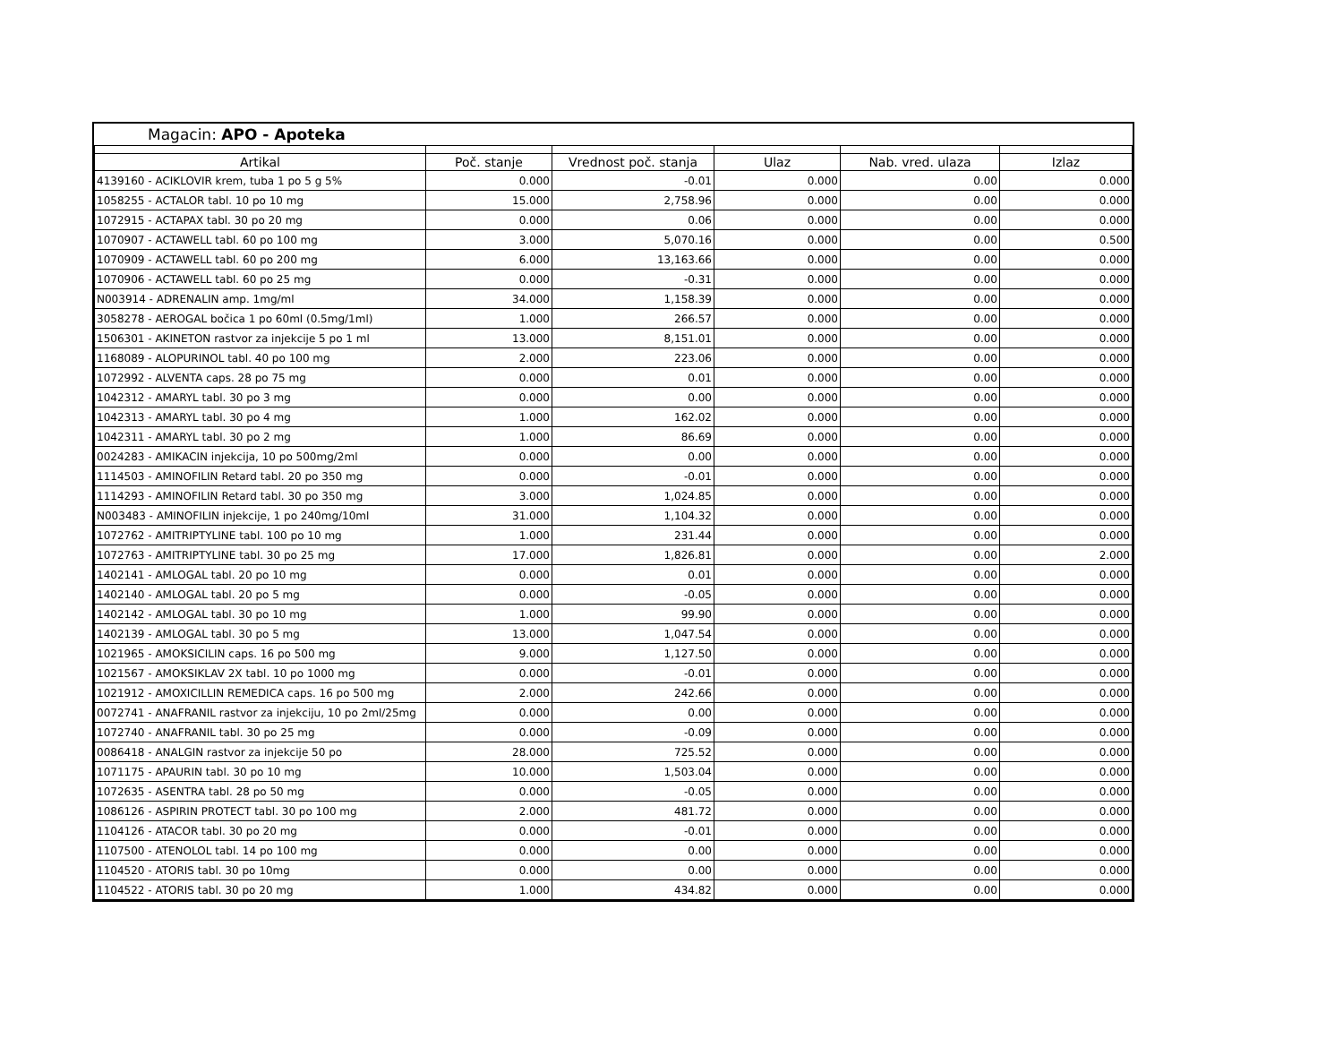Magacin: APO - Apoteka
| Artikal | Poč. stanje | Vrednost poč. stanja | Ulaz | Nab. vred. ulaza | Izlaz |
| --- | --- | --- | --- | --- | --- |
| 4139160 - ACIKLOVIR krem, tuba 1 po 5 g 5% | 0.000 | -0.01 | 0.000 | 0.00 | 0.000 |
| 1058255 - ACTALOR tabl. 10 po 10 mg | 15.000 | 2,758.96 | 0.000 | 0.00 | 0.000 |
| 1072915 - ACTAPAX tabl. 30 po 20 mg | 0.000 | 0.06 | 0.000 | 0.00 | 0.000 |
| 1070907 - ACTAWELL tabl. 60 po 100 mg | 3.000 | 5,070.16 | 0.000 | 0.00 | 0.500 |
| 1070909 - ACTAWELL tabl. 60 po 200 mg | 6.000 | 13,163.66 | 0.000 | 0.00 | 0.000 |
| 1070906 - ACTAWELL tabl. 60 po 25 mg | 0.000 | -0.31 | 0.000 | 0.00 | 0.000 |
| N003914 - ADRENALIN amp. 1mg/ml | 34.000 | 1,158.39 | 0.000 | 0.00 | 0.000 |
| 3058278 - AEROGAL bočica 1 po 60ml (0.5mg/1ml) | 1.000 | 266.57 | 0.000 | 0.00 | 0.000 |
| 1506301 - AKINETON rastvor za injekcije 5 po 1 ml | 13.000 | 8,151.01 | 0.000 | 0.00 | 0.000 |
| 1168089 - ALOPURINOL tabl. 40 po 100 mg | 2.000 | 223.06 | 0.000 | 0.00 | 0.000 |
| 1072992 - ALVENTA caps. 28 po 75 mg | 0.000 | 0.01 | 0.000 | 0.00 | 0.000 |
| 1042312 - AMARYL tabl. 30 po 3 mg | 0.000 | 0.00 | 0.000 | 0.00 | 0.000 |
| 1042313 - AMARYL tabl. 30 po 4 mg | 1.000 | 162.02 | 0.000 | 0.00 | 0.000 |
| 1042311 - AMARYL tabl. 30 po 2 mg | 1.000 | 86.69 | 0.000 | 0.00 | 0.000 |
| 0024283 - AMIKACIN injekcija, 10 po 500mg/2ml | 0.000 | 0.00 | 0.000 | 0.00 | 0.000 |
| 1114503 - AMINOFILIN Retard tabl. 20 po 350 mg | 0.000 | -0.01 | 0.000 | 0.00 | 0.000 |
| 1114293 - AMINOFILIN Retard tabl. 30 po 350 mg | 3.000 | 1,024.85 | 0.000 | 0.00 | 0.000 |
| N003483 - AMINOFILIN injekcije, 1 po 240mg/10ml | 31.000 | 1,104.32 | 0.000 | 0.00 | 0.000 |
| 1072762 - AMITRIPTYLINE tabl. 100 po 10 mg | 1.000 | 231.44 | 0.000 | 0.00 | 0.000 |
| 1072763 - AMITRIPTYLINE tabl. 30 po 25 mg | 17.000 | 1,826.81 | 0.000 | 0.00 | 2.000 |
| 1402141 - AMLOGAL tabl. 20 po 10 mg | 0.000 | 0.01 | 0.000 | 0.00 | 0.000 |
| 1402140 - AMLOGAL tabl. 20 po 5 mg | 0.000 | -0.05 | 0.000 | 0.00 | 0.000 |
| 1402142 - AMLOGAL tabl. 30 po 10 mg | 1.000 | 99.90 | 0.000 | 0.00 | 0.000 |
| 1402139 - AMLOGAL tabl. 30 po 5 mg | 13.000 | 1,047.54 | 0.000 | 0.00 | 0.000 |
| 1021965 - AMOKSICILIN caps. 16 po 500 mg | 9.000 | 1,127.50 | 0.000 | 0.00 | 0.000 |
| 1021567 - AMOKSIKLAV 2X tabl. 10 po 1000 mg | 0.000 | -0.01 | 0.000 | 0.00 | 0.000 |
| 1021912 - AMOXICILLIN REMEDICA caps. 16 po 500 mg | 2.000 | 242.66 | 0.000 | 0.00 | 0.000 |
| 0072741 - ANAFRANIL rastvor za injekciju, 10 po 2ml/25mg | 0.000 | 0.00 | 0.000 | 0.00 | 0.000 |
| 1072740 - ANAFRANIL tabl. 30 po 25 mg | 0.000 | -0.09 | 0.000 | 0.00 | 0.000 |
| 0086418 - ANALGIN rastvor za injekcije 50 po | 28.000 | 725.52 | 0.000 | 0.00 | 0.000 |
| 1071175 - APAURIN tabl. 30 po 10 mg | 10.000 | 1,503.04 | 0.000 | 0.00 | 0.000 |
| 1072635 - ASENTRA tabl. 28 po 50 mg | 0.000 | -0.05 | 0.000 | 0.00 | 0.000 |
| 1086126 - ASPIRIN PROTECT tabl. 30 po 100 mg | 2.000 | 481.72 | 0.000 | 0.00 | 0.000 |
| 1104126 - ATACOR tabl. 30 po 20 mg | 0.000 | -0.01 | 0.000 | 0.00 | 0.000 |
| 1107500 - ATENOLOL tabl. 14 po 100 mg | 0.000 | 0.00 | 0.000 | 0.00 | 0.000 |
| 1104520 - ATORIS tabl. 30 po 10mg | 0.000 | 0.00 | 0.000 | 0.00 | 0.000 |
| 1104522 - ATORIS tabl. 30 po 20 mg | 1.000 | 434.82 | 0.000 | 0.00 | 0.000 |